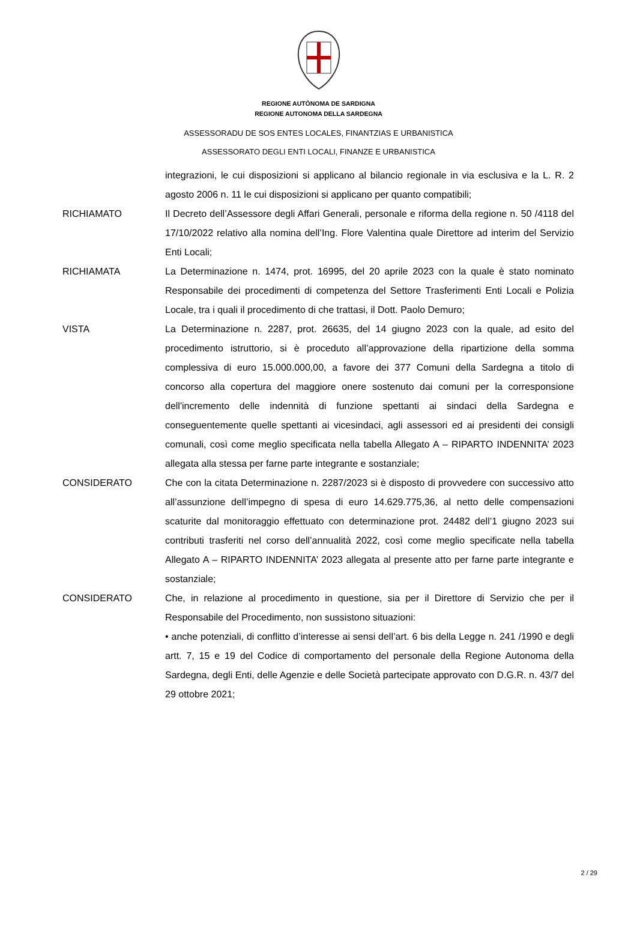REGIONE AUTÒNOMA DE SARDIGNA
REGIONE AUTONOMA DELLA SARDEGNA
ASSESSORADU DE SOS ENTES LOCALES, FINANTZIAS E URBANISTICA
ASSESSORATO DEGLI ENTI LOCALI, FINANZE E URBANISTICA
integrazioni, le cui disposizioni si applicano al bilancio regionale in via esclusiva e la L. R. 2 agosto 2006 n. 11 le cui disposizioni si applicano per quanto compatibili;
RICHIAMATO Il Decreto dell’Assessore degli Affari Generali, personale e riforma della regione n. 50 /4118 del 17/10/2022 relativo alla nomina dell’Ing. Flore Valentina quale Direttore ad interim del Servizio Enti Locali;
RICHIAMATA La Determinazione n. 1474, prot. 16995, del 20 aprile 2023 con la quale è stato nominato Responsabile dei procedimenti di competenza del Settore Trasferimenti Enti Locali e Polizia Locale, tra i quali il procedimento di che trattasi, il Dott. Paolo Demuro;
VISTA La Determinazione n. 2287, prot. 26635, del 14 giugno 2023 con la quale, ad esito del procedimento istruttorio, si è proceduto all’approvazione della ripartizione della somma complessiva di euro 15.000.000,00, a favore dei 377 Comuni della Sardegna a titolo di concorso alla copertura del maggiore onere sostenuto dai comuni per la corresponsione dell'incremento delle indennità di funzione spettanti ai sindaci della Sardegna e conseguentemente quelle spettanti ai vicesindaci, agli assessori ed ai presidenti dei consigli comunali, così come meglio specificata nella tabella Allegato A – RIPARTO INDENNITA’ 2023 allegata alla stessa per farne parte integrante e sostanziale;
CONSIDERATO Che con la citata Determinazione n. 2287/2023 si è disposto di provvedere con successivo atto all’assunzione dell’impegno di spesa di euro 14.629.775,36, al netto delle compensazioni scaturite dal monitoraggio effettuato con determinazione prot. 24482 dell’1 giugno 2023 sui contributi trasferiti nel corso dell’annualità 2022, così come meglio specificate nella tabella Allegato A – RIPARTO INDENNITA’ 2023 allegata al presente atto per farne parte integrante e sostanziale;
CONSIDERATO Che, in relazione al procedimento in questione, sia per il Direttore di Servizio che per il Responsabile del Procedimento, non sussistono situazioni:
• anche potenziali, di conflitto d’interesse ai sensi dell’art. 6 bis della Legge n. 241 /1990 e degli artt. 7, 15 e 19 del Codice di comportamento del personale della Regione Autonoma della Sardegna, degli Enti, delle Agenzie e delle Società partecipate approvato con D.G.R. n. 43/7 del 29 ottobre 2021;
2 / 29